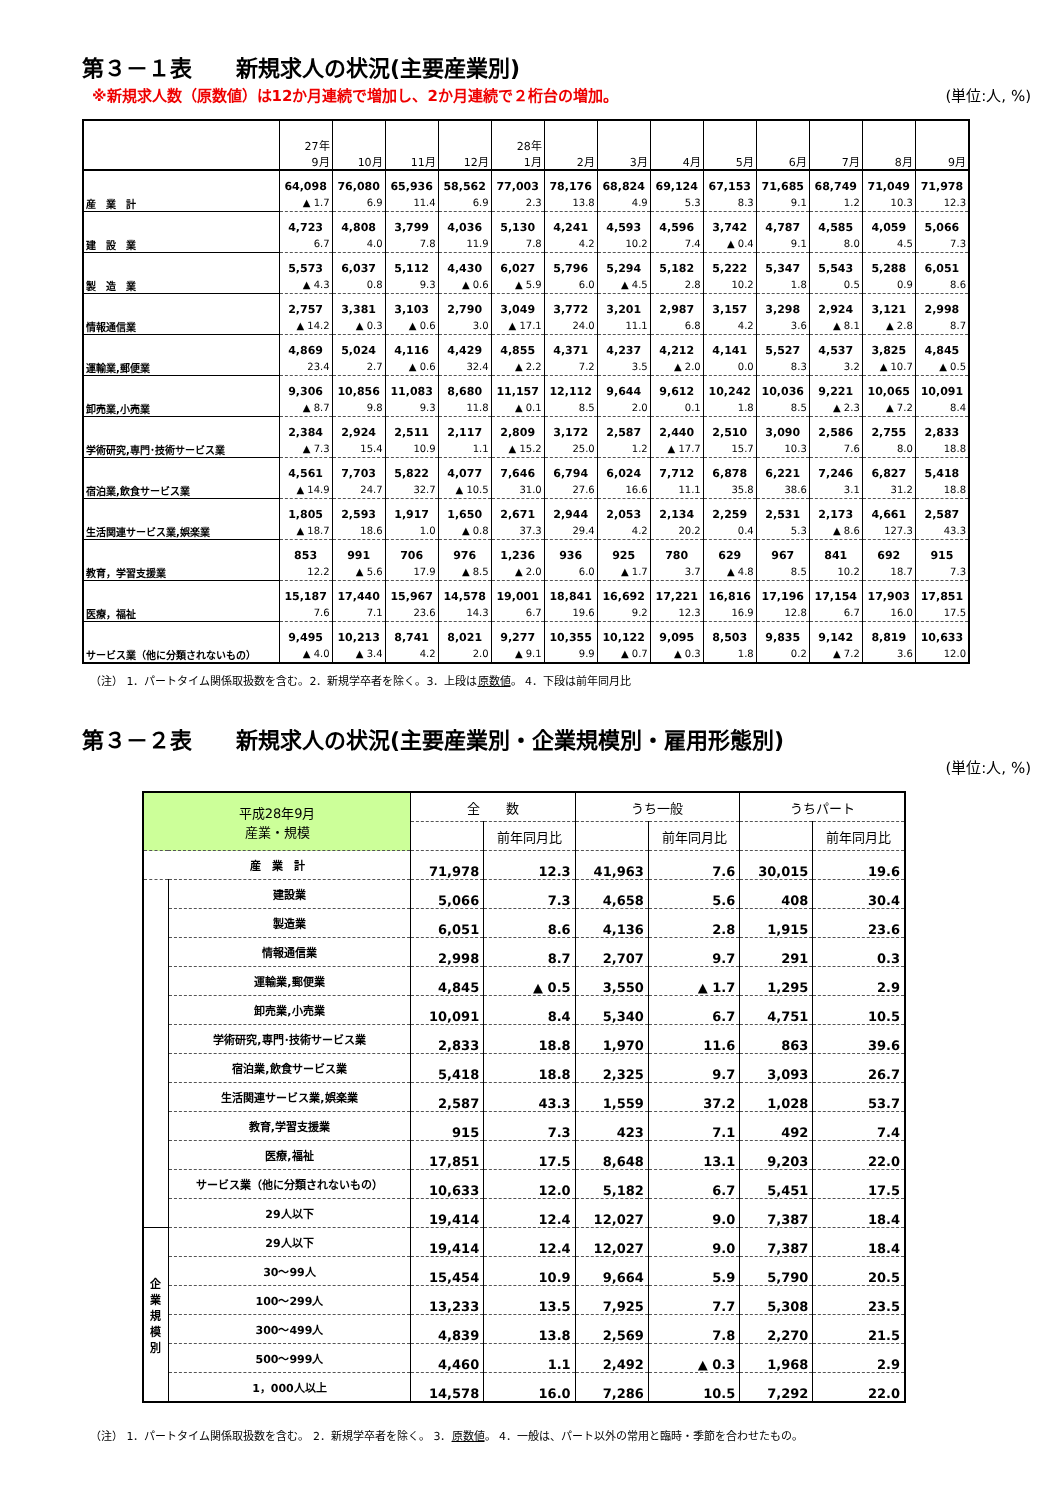第３－１表　　新規求人の状況(主要産業別)
※新規求人数（原数値）は12か月連続で増加し、2か月連続で２桁台の増加。 (単位:人, %)
| | 27年 9月 | 10月 | 11月 | 12月 | 28年 1月 | 2月 | 3月 | 4月 | 5月 | 6月 | 7月 | 8月 | 9月 |
| --- | --- | --- | --- | --- | --- | --- | --- | --- | --- | --- | --- | --- | --- |
| 産 業 計 | 64,098 | 76,080 | 65,936 | 58,562 | 77,003 | 78,176 | 68,824 | 69,124 | 67,153 | 71,685 | 68,749 | 71,049 | 71,978 |
| | ▲ 1.7 | 6.9 | 11.4 | 6.9 | 2.3 | 13.8 | 4.9 | 5.3 | 8.3 | 9.1 | 1.2 | 10.3 | 12.3 |
| 建 設 業 | 4,723 | 4,808 | 3,799 | 4,036 | 5,130 | 4,241 | 4,593 | 4,596 | 3,742 | 4,787 | 4,585 | 4,059 | 5,066 |
| | 6.7 | 4.0 | 7.8 | 11.9 | 7.8 | 4.2 | 10.2 | 7.4 | ▲ 0.4 | 9.1 | 8.0 | 4.5 | 7.3 |
| 製 造 業 | 5,573 | 6,037 | 5,112 | 4,430 | 6,027 | 5,796 | 5,294 | 5,182 | 5,222 | 5,347 | 5,543 | 5,288 | 6,051 |
| | ▲ 4.3 | 0.8 | 9.3 | ▲ 0.6 | ▲ 5.9 | 6.0 | ▲ 4.5 | 2.8 | 10.2 | 1.8 | 0.5 | 0.9 | 8.6 |
| 情報通信業 | 2,757 | 3,381 | 3,103 | 2,790 | 3,049 | 3,772 | 3,201 | 2,987 | 3,157 | 3,298 | 2,924 | 3,121 | 2,998 |
| | ▲ 14.2 | ▲ 0.3 | ▲ 0.6 | 3.0 | ▲ 17.1 | 24.0 | 11.1 | 6.8 | 4.2 | 3.6 | ▲ 8.1 | ▲ 2.8 | 8.7 |
| 運輸業,郵便業 | 4,869 | 5,024 | 4,116 | 4,429 | 4,855 | 4,371 | 4,237 | 4,212 | 4,141 | 5,527 | 4,537 | 3,825 | 4,845 |
| | 23.4 | 2.7 | ▲ 0.6 | 32.4 | ▲ 2.2 | 7.2 | 3.5 | ▲ 2.0 | 0.0 | 8.3 | 3.2 | ▲ 10.7 | ▲ 0.5 |
| 卸売業,小売業 | 9,306 | 10,856 | 11,083 | 8,680 | 11,157 | 12,112 | 9,644 | 9,612 | 10,242 | 10,036 | 9,221 | 10,065 | 10,091 |
| | ▲ 8.7 | 9.8 | 9.3 | 11.8 | ▲ 0.1 | 8.5 | 2.0 | 0.1 | 1.8 | 8.5 | ▲ 2.3 | ▲ 7.2 | 8.4 |
| 学術研究,専門･技術サービス業 | 2,384 | 2,924 | 2,511 | 2,117 | 2,809 | 3,172 | 2,587 | 2,440 | 2,510 | 3,090 | 2,586 | 2,755 | 2,833 |
| | ▲ 7.3 | 15.4 | 10.9 | 1.1 | ▲ 15.2 | 25.0 | 1.2 | ▲ 17.7 | 15.7 | 10.3 | 7.6 | 8.0 | 18.8 |
| 宿泊業,飲食サービス業 | 4,561 | 7,703 | 5,822 | 4,077 | 7,646 | 6,794 | 6,024 | 7,712 | 6,878 | 6,221 | 7,246 | 6,827 | 5,418 |
| | ▲ 14.9 | 24.7 | 32.7 | ▲ 10.5 | 31.0 | 27.6 | 16.6 | 11.1 | 35.8 | 38.6 | 3.1 | 31.2 | 18.8 |
| 生活関連サービス業,娯楽業 | 1,805 | 2,593 | 1,917 | 1,650 | 2,671 | 2,944 | 2,053 | 2,134 | 2,259 | 2,531 | 2,173 | 4,661 | 2,587 |
| | ▲ 18.7 | 18.6 | 1.0 | ▲ 0.8 | 37.3 | 29.4 | 4.2 | 20.2 | 0.4 | 5.3 | ▲ 8.6 | 127.3 | 43.3 |
| 教育，学習支援業 | 853 | 991 | 706 | 976 | 1,236 | 936 | 925 | 780 | 629 | 967 | 841 | 692 | 915 |
| | 12.2 | ▲ 5.6 | 17.9 | ▲ 8.5 | ▲ 2.0 | 6.0 | ▲ 1.7 | 3.7 | ▲ 4.8 | 8.5 | 10.2 | 18.7 | 7.3 |
| 医療，福祉 | 15,187 | 17,440 | 15,967 | 14,578 | 19,001 | 18,841 | 16,692 | 17,221 | 16,816 | 17,196 | 17,154 | 17,903 | 17,851 |
| | 7.6 | 7.1 | 23.6 | 14.3 | 6.7 | 19.6 | 9.2 | 12.3 | 16.9 | 12.8 | 6.7 | 16.0 | 17.5 |
| サービス業（他に分類されないもの） | 9,495 | 10,213 | 8,741 | 8,021 | 9,277 | 10,355 | 10,122 | 9,095 | 8,503 | 9,835 | 9,142 | 8,819 | 10,633 |
| | ▲ 4.0 | ▲ 3.4 | 4.2 | 2.0 | ▲ 9.1 | 9.9 | ▲ 0.7 | ▲ 0.3 | 1.8 | 0.2 | ▲ 7.2 | 3.6 | 12.0 |
（注） 1．パートタイム関係取扱数を含む。2．新規学卒者を除く。3．上段は原数値。 4．下段は前年同月比
第３－２表　　新規求人の状況(主要産業別・企業規模別・雇用形態別)
(単位:人, %)
| 平成28年9月 産業・規模 | | 全 数 | | うち一般 | | うちパート | |
| --- | --- | --- | --- | --- | --- | --- | --- |
| | | | 前年同月比 | | 前年同月比 | | 前年同月比 |
| 産 業 計 | | 71,978 | 12.3 | 41,963 | 7.6 | 30,015 | 19.6 |
| | 建設業 | 5,066 | 7.3 | 4,658 | 5.6 | 408 | 30.4 |
| | 製造業 | 6,051 | 8.6 | 4,136 | 2.8 | 1,915 | 23.6 |
| | 情報通信業 | 2,998 | 8.7 | 2,707 | 9.7 | 291 | 0.3 |
| | 運輸業,郵便業 | 4,845 | ▲ 0.5 | 3,550 | ▲ 1.7 | 1,295 | 2.9 |
| | 卸売業,小売業 | 10,091 | 8.4 | 5,340 | 6.7 | 4,751 | 10.5 |
| | 学術研究,専門･技術サービス業 | 2,833 | 18.8 | 1,970 | 11.6 | 863 | 39.6 |
| | 宿泊業,飲食サービス業 | 5,418 | 18.8 | 2,325 | 9.7 | 3,093 | 26.7 |
| | 生活関連サービス業,娯楽業 | 2,587 | 43.3 | 1,559 | 37.2 | 1,028 | 53.7 |
| | 教育,学習支援業 | 915 | 7.3 | 423 | 7.1 | 492 | 7.4 |
| | 医療,福祉 | 17,851 | 17.5 | 8,648 | 13.1 | 9,203 | 22.0 |
| | サービス業（他に分類されないもの） | 10,633 | 12.0 | 5,182 | 6.7 | 5,451 | 17.5 |
| | 29人以下 | 19,414 | 12.4 | 12,027 | 9.0 | 7,387 | 18.4 |
| 企 業 規 模 別 | 29人以下 | 19,414 | 12.4 | 12,027 | 9.0 | 7,387 | 18.4 |
| | 30～99人 | 15,454 | 10.9 | 9,664 | 5.9 | 5,790 | 20.5 |
| | 100～299人 | 13,233 | 13.5 | 7,925 | 7.7 | 5,308 | 23.5 |
| | 300～499人 | 4,839 | 13.8 | 2,569 | 7.8 | 2,270 | 21.5 |
| | 500～999人 | 4,460 | 1.1 | 2,492 | ▲ 0.3 | 1,968 | 2.9 |
| | 1，000人以上 | 14,578 | 16.0 | 7,286 | 10.5 | 7,292 | 22.0 |
（注） 1．パートタイム関係取扱数を含む。 2．新規学卒者を除く。 3．原数値。 4．一般は、パート以外の常用と臨時・季節を合わせたもの。